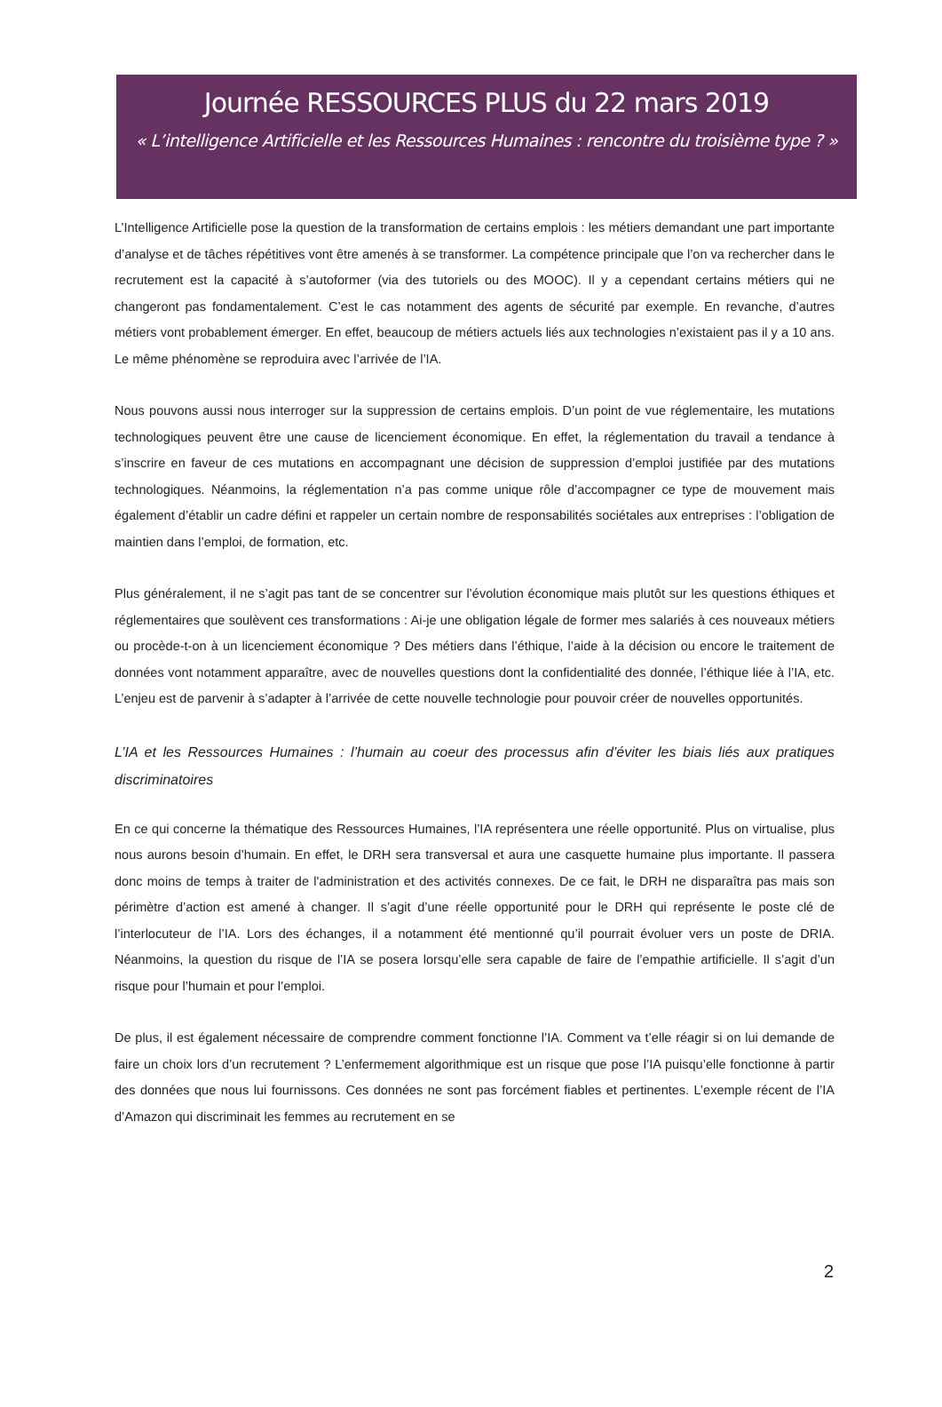Journée RESSOURCES PLUS du 22 mars 2019
« L’intelligence Artificielle et les Ressources Humaines : rencontre du troisième type ? »
L’Intelligence Artificielle pose la question de la transformation de certains emplois : les métiers demandant une part importante d’analyse et de tâches répétitives vont être amenés à se transformer. La compétence principale que l’on va rechercher dans le recrutement est la capacité à s’autoformer (via des tutoriels ou des MOOC). Il y a cependant certains métiers qui ne changeront pas fondamentalement. C’est le cas notamment des agents de sécurité par exemple. En revanche, d’autres métiers vont probablement émerger. En effet, beaucoup de métiers actuels liés aux technologies n’existaient pas il y a 10 ans. Le même phénomène se reproduira avec l’arrivée de l’IA.
Nous pouvons aussi nous interroger sur la suppression de certains emplois. D’un point de vue réglementaire, les mutations technologiques peuvent être une cause de licenciement économique. En effet, la réglementation du travail a tendance à s’inscrire en faveur de ces mutations en accompagnant une décision de suppression d’emploi justifiée par des mutations technologiques. Néanmoins, la réglementation n’a pas comme unique rôle d’accompagner ce type de mouvement mais également d’établir un cadre défini et rappeler un certain nombre de responsabilités sociétales aux entreprises : l’obligation de maintien dans l’emploi, de formation, etc.
Plus généralement, il ne s’agit pas tant de se concentrer sur l’évolution économique mais plutôt sur les questions éthiques et réglementaires que soulèvent ces transformations : Ai-je une obligation légale de former mes salariés à ces nouveaux métiers ou procède-t-on à un licenciement économique ? Des métiers dans l’éthique, l’aide à la décision ou encore le traitement de données vont notamment apparaître, avec de nouvelles questions dont la confidentialité des donnée, l’éthique liée à l’IA, etc. L’enjeu est de parvenir à s’adapter à l’arrivée de cette nouvelle technologie pour pouvoir créer de nouvelles opportunités.
L’IA et les Ressources Humaines : l’humain au coeur des processus afin d’éviter les biais liés aux pratiques discriminatoires
En ce qui concerne la thématique des Ressources Humaines, l’IA représentera une réelle opportunité. Plus on virtualise, plus nous aurons besoin d’humain. En effet, le DRH sera transversal et aura une casquette humaine plus importante. Il passera donc moins de temps à traiter de l'administration et des activités connexes. De ce fait, le DRH ne disparaîtra pas mais son périmètre d’action est amené à changer. Il s’agit d’une réelle opportunité pour le DRH qui représente le poste clé de l’interlocuteur de l’IA. Lors des échanges, il a notamment été mentionné qu’il pourrait évoluer vers un poste de DRIA. Néanmoins, la question du risque de l’IA se posera lorsqu’elle sera capable de faire de l’empathie artificielle. Il s’agit d’un risque pour l’humain et pour l’emploi.
De plus, il est également nécessaire de comprendre comment fonctionne l’IA. Comment va t’elle réagir si on lui demande de faire un choix lors d’un recrutement ? L’enfermement algorithmique est un risque que pose l’IA puisqu’elle fonctionne à partir des données que nous lui fournissons. Ces données ne sont pas forcément fiables et pertinentes. L’exemple récent de l’IA d’Amazon qui discriminait les femmes au recrutement en se
2